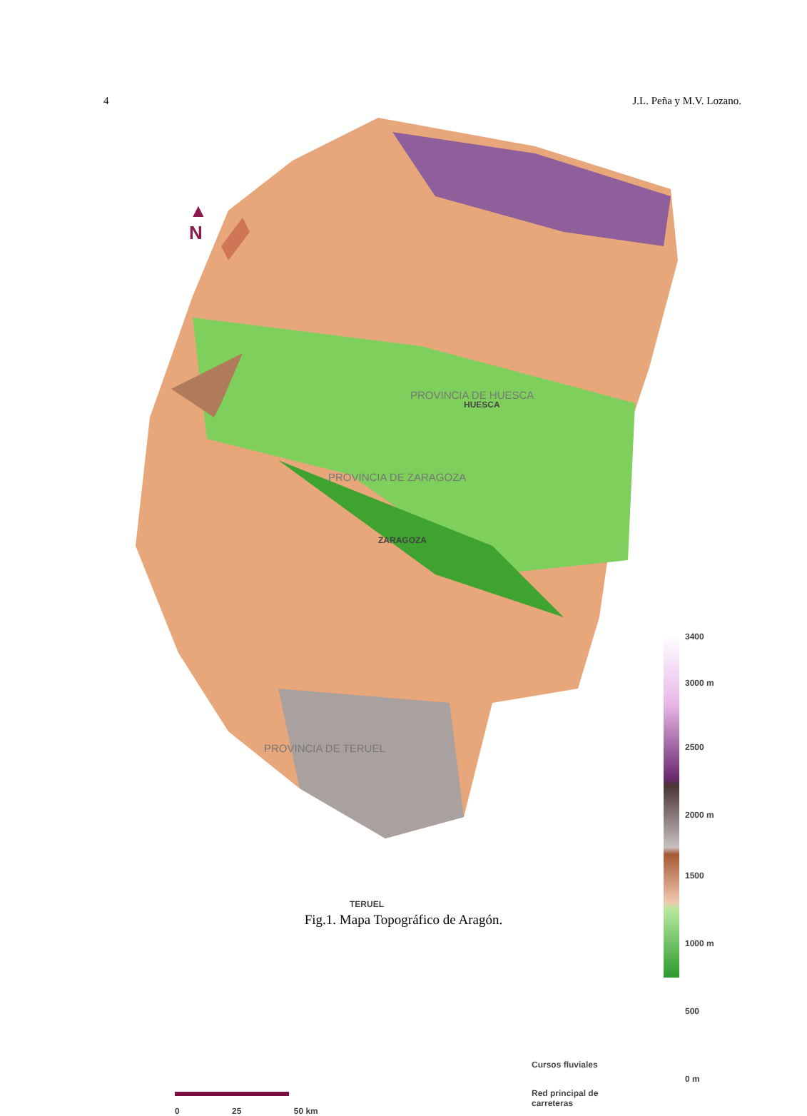4 J.L. Peña y M.V. Lozano.
▲
N
PROVINCIA DE HUESCA
PROVINCIA DE ZARAGOZA
PROVINCIA DE TERUEL
ZARAGOZA
HUESCA
TERUEL
3400
3000 m
2500
2000 m
1500
1000 m
500
0 m
Cursos fluviales
Red principal de
carreteras
0 25 50 km
Fig.1. Mapa Topográfico de Aragón.